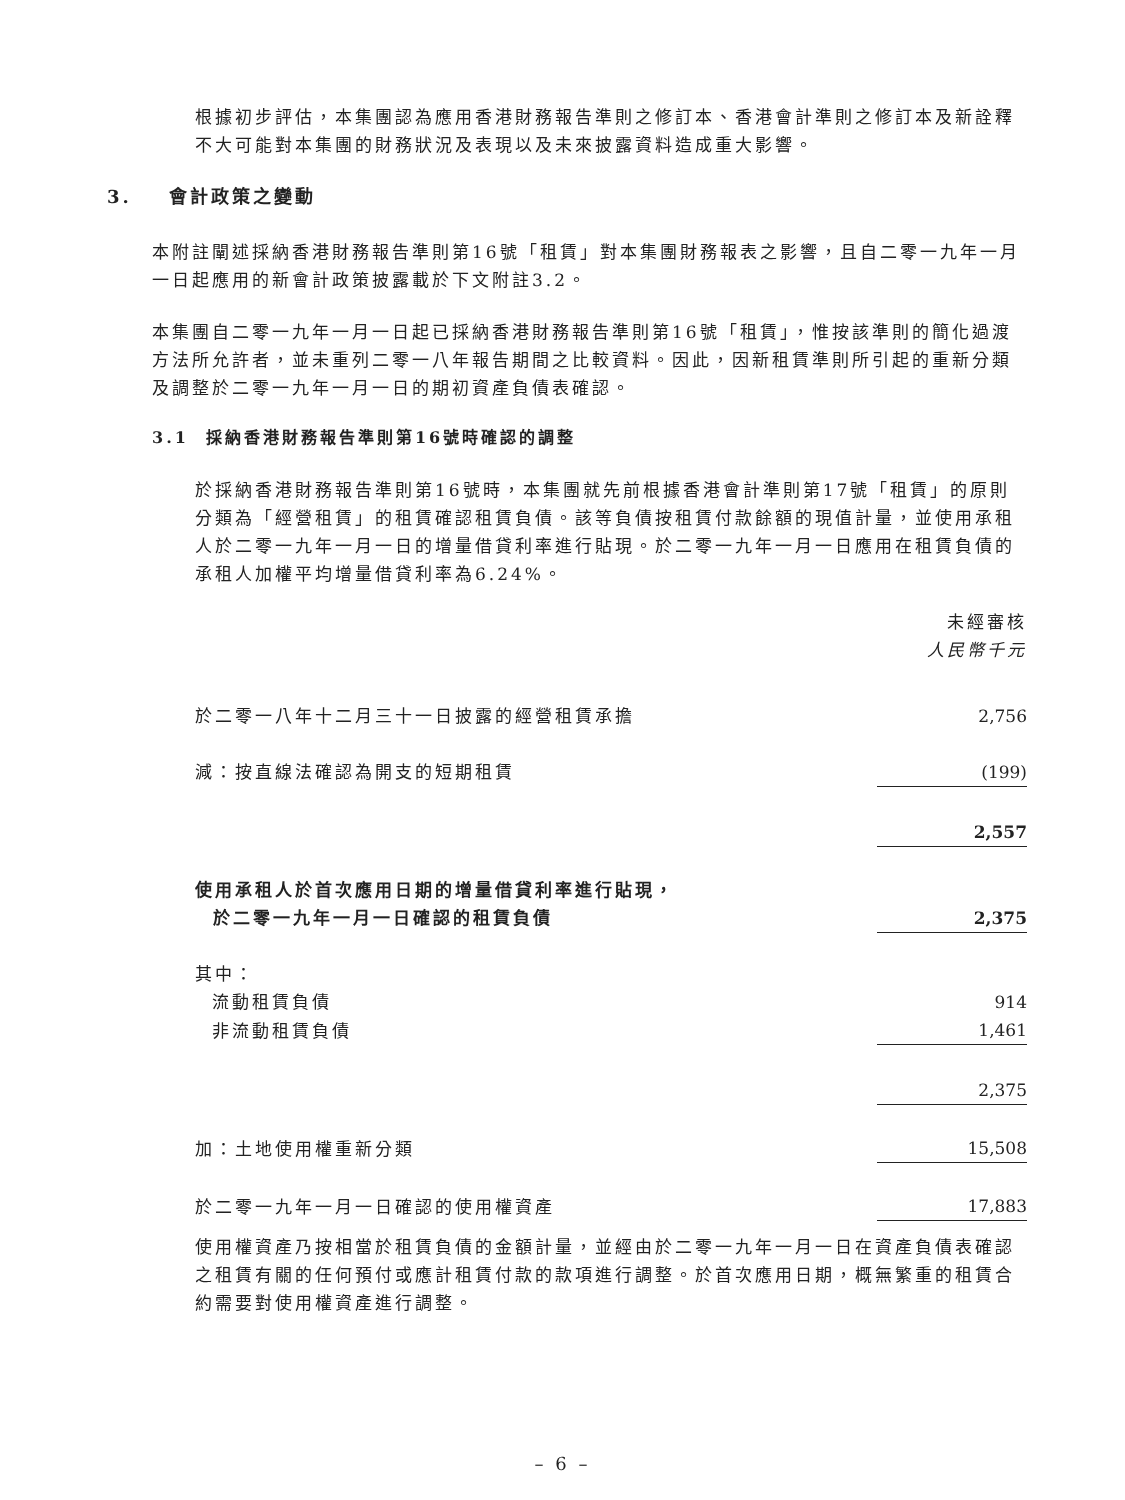根據初步評估，本集團認為應用香港財務報告準則之修訂本、香港會計準則之修訂本及新詮釋不大可能對本集團的財務狀況及表現以及未來披露資料造成重大影響。
3. 會計政策之變動
本附註闡述採納香港財務報告準則第16號「租賃」對本集團財務報表之影響，且自二零一九年一月一日起應用的新會計政策披露載於下文附註3.2。
本集團自二零一九年一月一日起已採納香港財務報告準則第16號「租賃」，惟按該準則的簡化過渡方法所允許者，並未重列二零一八年報告期間之比較資料。因此，因新租賃準則所引起的重新分類及調整於二零一九年一月一日的期初資產負債表確認。
3.1 採納香港財務報告準則第16號時確認的調整
於採納香港財務報告準則第16號時，本集團就先前根據香港會計準則第17號「租賃」的原則分類為「經營租賃」的租賃確認租賃負債。該等負債按租賃付款餘額的現值計量，並使用承租人於二零一九年一月一日的增量借貸利率進行貼現。於二零一九年一月一日應用在租賃負債的承租人加權平均增量借貸利率為6.24%。
| | 未經審核 人民幣千元 |
| 於二零一八年十二月三十一日披露的經營租賃承擔 | 2,756 |
| 減：按直線法確認為開支的短期租賃 | (199) |
| | 2,557 |
| 使用承租人於首次應用日期的增量借貸利率進行貼現， 於二零一九年一月一日確認的租賃負債 | 2,375 |
| 其中： | |
| 流動租賃負債 | 914 |
| 非流動租賃負債 | 1,461 |
| | 2,375 |
| 加：土地使用權重新分類 | 15,508 |
| 於二零一九年一月一日確認的使用權資產 | 17,883 |
使用權資產乃按相當於租賃負債的金額計量，並經由於二零一九年一月一日在資產負債表確認之租賃有關的任何預付或應計租賃付款的款項進行調整。於首次應用日期，概無繁重的租賃合約需要對使用權資產進行調整。
– 6 –